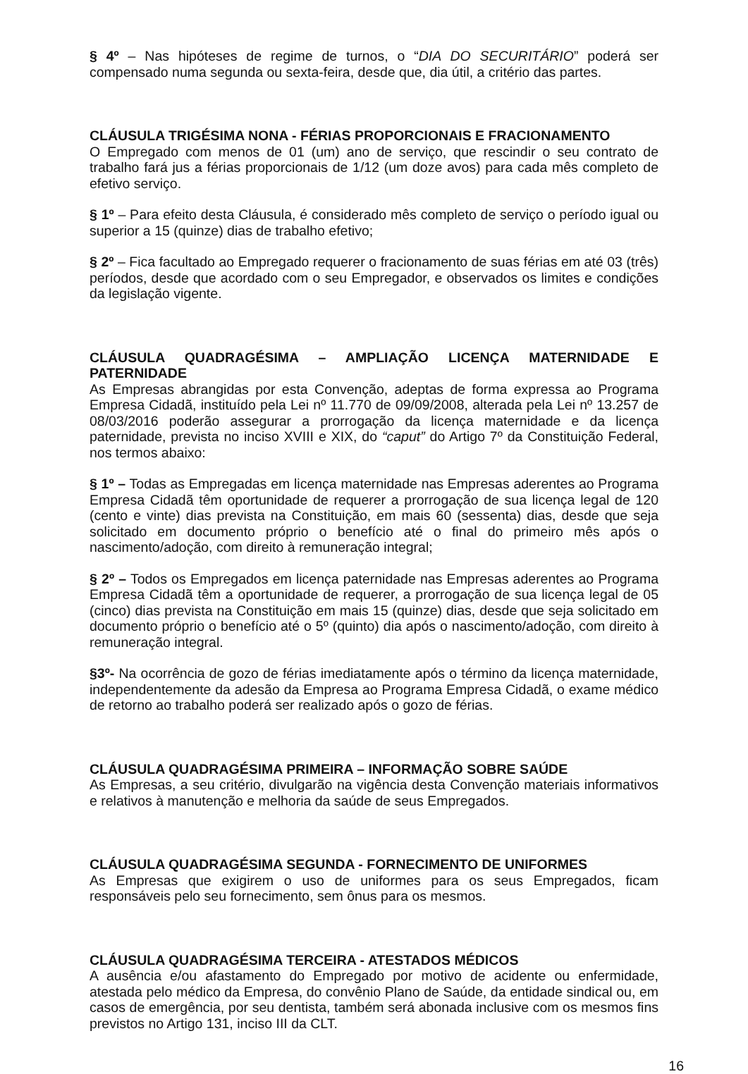§ 4º – Nas hipóteses de regime de turnos, o “DIA DO SECURITÁRIO” poderá ser compensado numa segunda ou sexta-feira, desde que, dia útil, a critério das partes.
CLÁUSULA TRIGÉSIMA NONA - FÉRIAS PROPORCIONAIS E FRACIONAMENTO
O Empregado com menos de 01 (um) ano de serviço, que rescindir o seu contrato de trabalho fará jus a férias proporcionais de 1/12 (um doze avos) para cada mês completo de efetivo serviço.
§ 1º – Para efeito desta Cláusula, é considerado mês completo de serviço o período igual ou superior a 15 (quinze) dias de trabalho efetivo;
§ 2º – Fica facultado ao Empregado requerer o fracionamento de suas férias em até 03 (três) períodos, desde que acordado com o seu Empregador, e observados os limites e condições da legislação vigente.
CLÁUSULA QUADRAGÉSIMA – AMPLIAÇÃO LICENÇA MATERNIDADE E PATERNIDADE
As Empresas abrangidas por esta Convenção, adeptas de forma expressa ao Programa Empresa Cidadã, instituído pela Lei nº 11.770 de 09/09/2008, alterada pela Lei nº 13.257 de 08/03/2016 poderão assegurar a prorrogação da licença maternidade e da licença paternidade, prevista no inciso XVIII e XIX, do “caput” do Artigo 7º da Constituição Federal, nos termos abaixo:
§ 1º – Todas as Empregadas em licença maternidade nas Empresas aderentes ao Programa Empresa Cidadã têm oportunidade de requerer a prorrogação de sua licença legal de 120 (cento e vinte) dias prevista na Constituição, em mais 60 (sessenta) dias, desde que seja solicitado em documento próprio o benefício até o final do primeiro mês após o nascimento/adoção, com direito à remuneração integral;
§ 2º – Todos os Empregados em licença paternidade nas Empresas aderentes ao Programa Empresa Cidadã têm a oportunidade de requerer, a prorrogação de sua licença legal de 05 (cinco) dias prevista na Constituição em mais 15 (quinze) dias, desde que seja solicitado em documento próprio o benefício até o 5º (quinto) dia após o nascimento/adoção, com direito à remuneração integral.
§3º- Na ocorrência de gozo de férias imediatamente após o término da licença maternidade, independentemente da adesão da Empresa ao Programa Empresa Cidadã, o exame médico de retorno ao trabalho poderá ser realizado após o gozo de férias.
CLÁUSULA QUADRAGÉSIMA PRIMEIRA – INFORMAÇÃO SOBRE SAÚDE
As Empresas, a seu critério, divulgarão na vigência desta Convenção materiais informativos e relativos à manutenção e melhoria da saúde de seus Empregados.
CLÁUSULA QUADRAGÉSIMA SEGUNDA - FORNECIMENTO DE UNIFORMES
As Empresas que exigirem o uso de uniformes para os seus Empregados, ficam responsáveis pelo seu fornecimento, sem ônus para os mesmos.
CLÁUSULA QUADRAGÉSIMA TERCEIRA - ATESTADOS MÉDICOS
A ausência e/ou afastamento do Empregado por motivo de acidente ou enfermidade, atestada pelo médico da Empresa, do convênio Plano de Saúde, da entidade sindical ou, em casos de emergência, por seu dentista, também será abonada inclusive com os mesmos fins previstos no Artigo 131, inciso III da CLT.
16